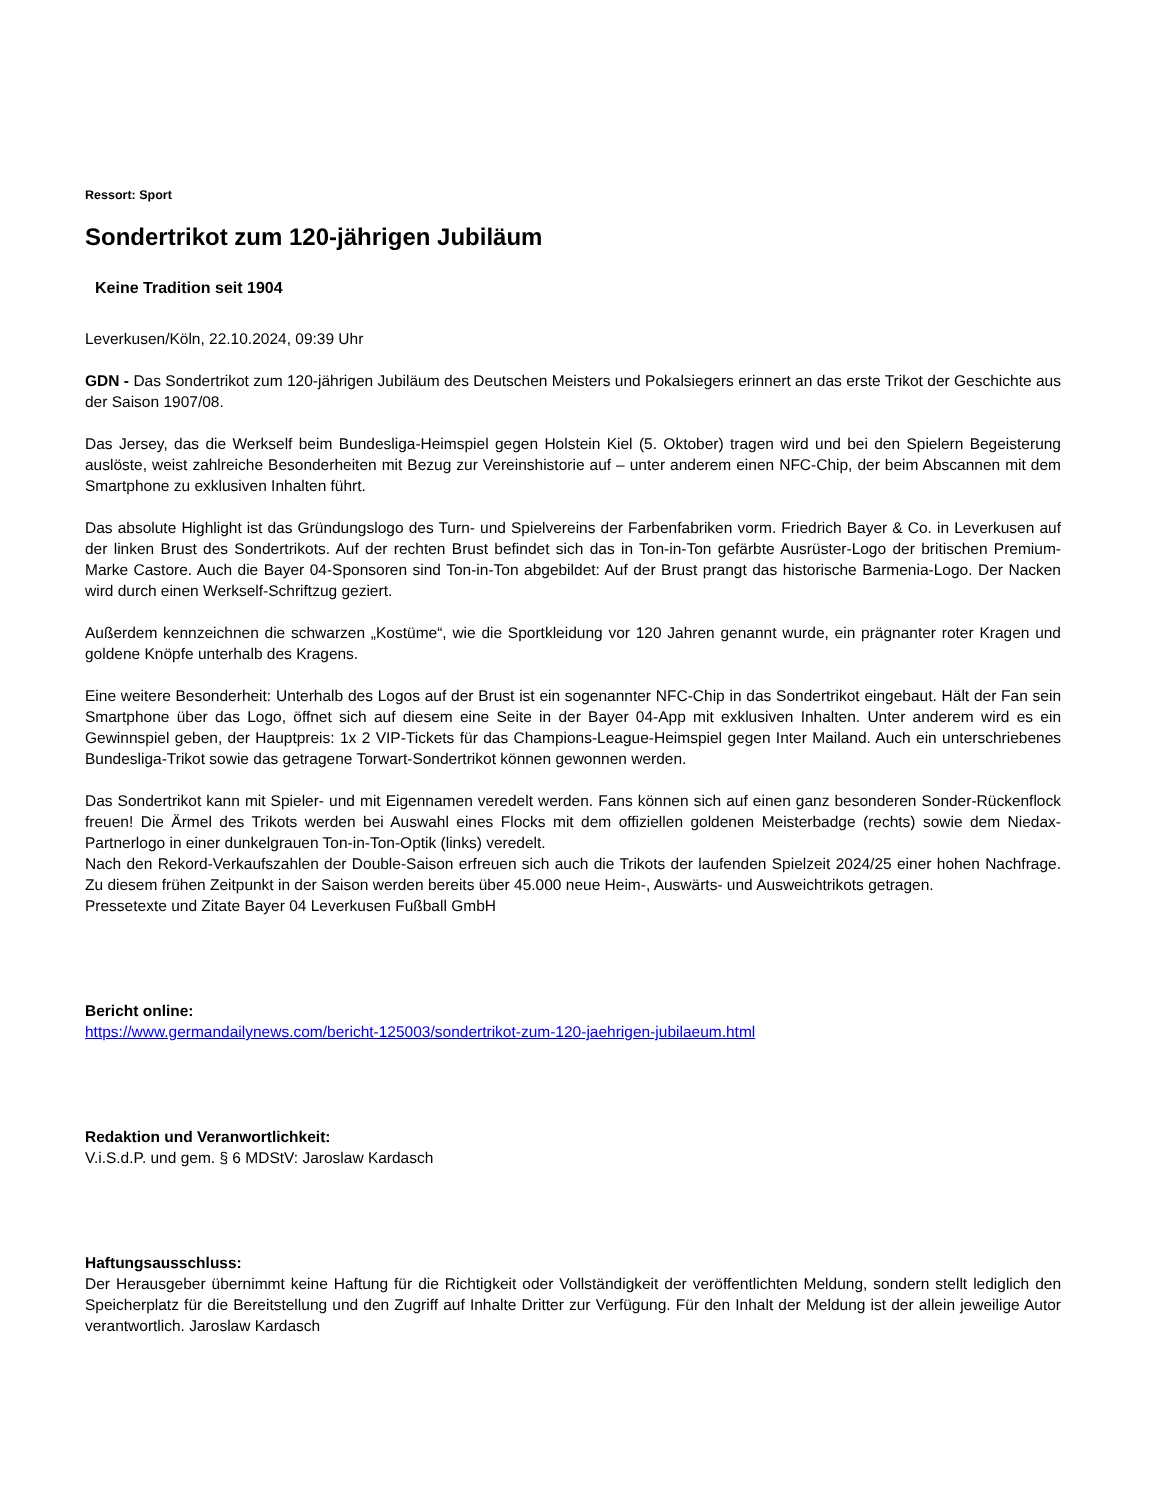Ressort: Sport
Sondertrikot zum 120-jährigen Jubiläum
Keine Tradition seit 1904
Leverkusen/Köln, 22.10.2024, 09:39 Uhr
GDN - Das Sondertrikot zum 120-jährigen Jubiläum des Deutschen Meisters und Pokalsiegers erinnert an das erste Trikot der Geschichte aus der Saison 1907/08.
Das Jersey, das die Werkself beim Bundesliga-Heimspiel gegen Holstein Kiel (5. Oktober) tragen wird und bei den Spielern Begeisterung auslöste, weist zahlreiche Besonderheiten mit Bezug zur Vereinshistorie auf – unter anderem einen NFC-Chip, der beim Abscannen mit dem Smartphone zu exklusiven Inhalten führt.
Das absolute Highlight ist das Gründungslogo des Turn- und Spielvereins der Farbenfabriken vorm. Friedrich Bayer & Co. in Leverkusen auf der linken Brust des Sondertrikots. Auf der rechten Brust befindet sich das in Ton-in-Ton gefärbte Ausrüster-Logo der britischen Premium-Marke Castore. Auch die Bayer 04-Sponsoren sind Ton-in-Ton abgebildet: Auf der Brust prangt das historische Barmenia-Logo. Der Nacken wird durch einen Werkself-Schriftzug geziert.
Außerdem kennzeichnen die schwarzen „Kostüme“, wie die Sportkleidung vor 120 Jahren genannt wurde, ein prägnanter roter Kragen und goldene Knöpfe unterhalb des Kragens.
Eine weitere Besonderheit: Unterhalb des Logos auf der Brust ist ein sogenannter NFC-Chip in das Sondertrikot eingebaut. Hält der Fan sein Smartphone über das Logo, öffnet sich auf diesem eine Seite in der Bayer 04-App mit exklusiven Inhalten. Unter anderem wird es ein Gewinnspiel geben, der Hauptpreis: 1x 2 VIP-Tickets für das Champions-League-Heimspiel gegen Inter Mailand. Auch ein unterschriebenes Bundesliga-Trikot sowie das getragene Torwart-Sondertrikot können gewonnen werden.
Das Sondertrikot kann mit Spieler- und mit Eigennamen veredelt werden. Fans können sich auf einen ganz besonderen Sonder-Rückenflock freuen! Die Ärmel des Trikots werden bei Auswahl eines Flocks mit dem offiziellen goldenen Meisterbadge (rechts) sowie dem Niedax-Partnerlogo in einer dunkelgrauen Ton-in-Ton-Optik (links) veredelt.
Nach den Rekord-Verkaufszahlen der Double-Saison erfreuen sich auch die Trikots der laufenden Spielzeit 2024/25 einer hohen Nachfrage. Zu diesem frühen Zeitpunkt in der Saison werden bereits über 45.000 neue Heim-, Auswärts- und Ausweichtrikots getragen.
Pressetexte und Zitate Bayer 04 Leverkusen Fußball GmbH
Bericht online:
https://www.germandailynews.com/bericht-125003/sondertrikot-zum-120-jaehrigen-jubilaeum.html
Redaktion und Veranwortlichkeit:
V.i.S.d.P. und gem. § 6 MDStV: Jaroslaw Kardasch
Haftungsausschluss:
Der Herausgeber übernimmt keine Haftung für die Richtigkeit oder Vollständigkeit der veröffentlichten Meldung, sondern stellt lediglich den Speicherplatz für die Bereitstellung und den Zugriff auf Inhalte Dritter zur Verfügung. Für den Inhalt der Meldung ist der allein jeweilige Autor verantwortlich. Jaroslaw Kardasch